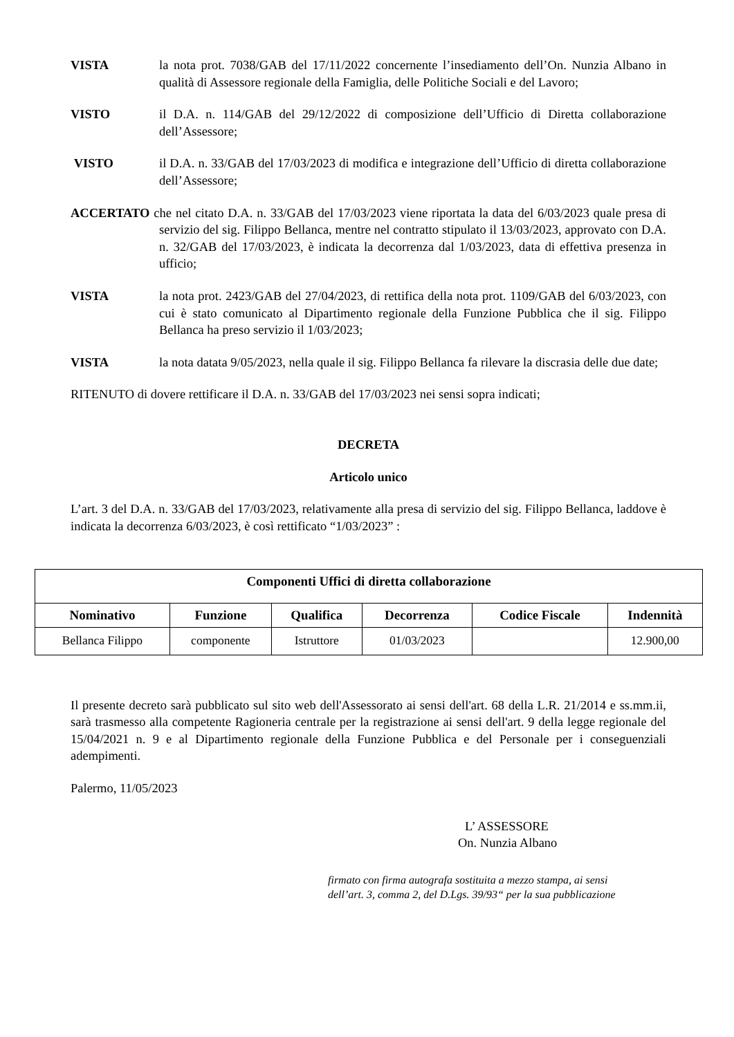VISTA la nota prot. 7038/GAB del 17/11/2022 concernente l’insediamento dell’On. Nunzia Albano in qualità di Assessore regionale della Famiglia, delle Politiche Sociali e del Lavoro;
VISTO il D.A. n. 114/GAB del 29/12/2022 di composizione dell’Ufficio di Diretta collaborazione dell’Assessore;
VISTO il D.A. n. 33/GAB del 17/03/2023 di modifica e integrazione dell’Ufficio di diretta collaborazione dell’Assessore;
ACCERTATO che nel citato D.A. n. 33/GAB del 17/03/2023 viene riportata la data del 6/03/2023 quale presa di servizio del sig. Filippo Bellanca, mentre nel contratto stipulato il 13/03/2023, approvato con D.A. n. 32/GAB del 17/03/2023, è indicata la decorrenza dal 1/03/2023, data di effettiva presenza in ufficio;
VISTA la nota prot. 2423/GAB del 27/04/2023, di rettifica della nota prot. 1109/GAB del 6/03/2023, con cui è stato comunicato al Dipartimento regionale della Funzione Pubblica che il sig. Filippo Bellanca ha preso servizio il 1/03/2023;
VISTA la nota datata 9/05/2023, nella quale il sig. Filippo Bellanca fa rilevare la discrasia delle due date;
RITENUTO di dovere rettificare il D.A. n. 33/GAB del 17/03/2023 nei sensi sopra indicati;
DECRETA
Articolo unico
L’art. 3 del D.A. n. 33/GAB del 17/03/2023, relativamente alla presa di servizio del sig. Filippo Bellanca, laddove è indicata la decorrenza 6/03/2023, è così rettificato “1/03/2023” :
| Componenti Uffici di diretta collaborazione | | | | | |
| --- | --- | --- | --- | --- | --- |
| Nominativo | Funzione | Qualifica | Decorrenza | Codice Fiscale | Indennità |
| Bellanca Filippo | componente | Istruttore | 01/03/2023 | | 12.900,00 |
Il presente decreto sarà pubblicato sul sito web dell'Assessorato ai sensi dell'art. 68 della L.R. 21/2014 e ss.mm.ii, sarà trasmesso alla competente Ragioneria centrale per la registrazione ai sensi dell'art. 9 della legge regionale del 15/04/2021 n. 9 e al Dipartimento regionale della Funzione Pubblica e del Personale per i conseguenziali adempimenti.
Palermo, 11/05/2023
L’ ASSESSORE
On. Nunzia Albano
firmato con firma autografa sostituita a mezzo stampa, ai sensi
dell’art. 3, comma 2, del D.Lgs. 39/93“ per la sua pubblicazione